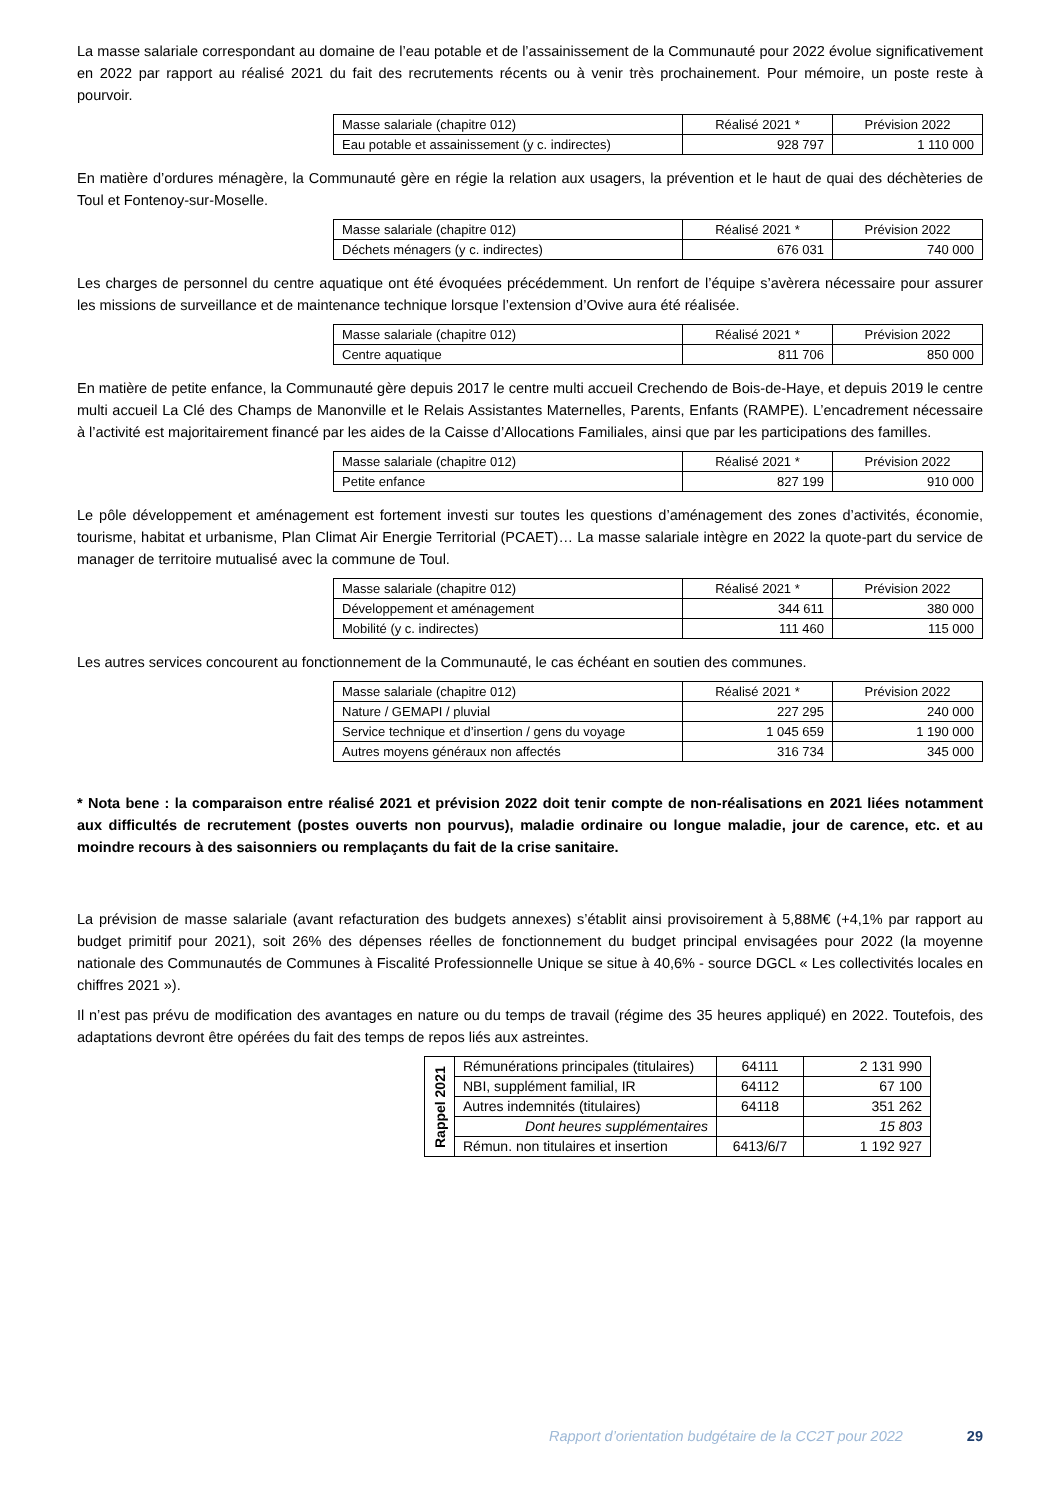La masse salariale correspondant au domaine de l’eau potable et de l’assainissement de la Communauté pour 2022 évolue significativement en 2022 par rapport au réalisé 2021 du fait des recrutements récents ou à venir très prochainement. Pour mémoire, un poste reste à pourvoir.
| Masse salariale (chapitre 012) | Réalisé 2021 * | Prévision 2022 |
| Eau potable et assainissement (y c. indirectes) | 928 797 | 1 110 000 |
En matière d’ordures ménagère, la Communauté gère en régie la relation aux usagers, la prévention et le haut de quai des déchèteries de Toul et Fontenoy-sur-Moselle.
| Masse salariale (chapitre 012) | Réalisé 2021 * | Prévision 2022 |
| Déchets ménagers (y c. indirectes) | 676 031 | 740 000 |
Les charges de personnel du centre aquatique ont été évoquées précédemment. Un renfort de l’équipe s’avèrera nécessaire pour assurer les missions de surveillance et de maintenance technique lorsque l’extension d’Ovive aura été réalisée.
| Masse salariale (chapitre 012) | Réalisé 2021 * | Prévision 2022 |
| Centre aquatique | 811 706 | 850 000 |
En matière de petite enfance, la Communauté gère depuis 2017 le centre multi accueil Crechendo de Bois-de-Haye, et depuis 2019 le centre multi accueil La Clé des Champs de Manonville et le Relais Assistantes Maternelles, Parents, Enfants (RAMPE). L’encadrement nécessaire à l’activité est majoritairement financé par les aides de la Caisse d’Allocations Familiales, ainsi que par les participations des familles.
| Masse salariale (chapitre 012) | Réalisé 2021 * | Prévision 2022 |
| Petite enfance | 827 199 | 910 000 |
Le pôle développement et aménagement est fortement investi sur toutes les questions d’aménagement des zones d’activités, économie, tourisme, habitat et urbanisme, Plan Climat Air Energie Territorial (PCAET)… La masse salariale intègre en 2022 la quote-part du service de manager de territoire mutualisé avec la commune de Toul.
| Masse salariale (chapitre 012) | Réalisé 2021 * | Prévision 2022 |
| Développement et aménagement | 344 611 | 380 000 |
| Mobilité (y c. indirectes) | 111 460 | 115 000 |
Les autres services concourent au fonctionnement de la Communauté, le cas échéant en soutien des communes.
| Masse salariale (chapitre 012) | Réalisé 2021 * | Prévision 2022 |
| Nature / GEMAPI / pluvial | 227 295 | 240 000 |
| Service technique et d’insertion / gens du voyage | 1 045 659 | 1 190 000 |
| Autres moyens généraux non affectés | 316 734 | 345 000 |
* Nota bene : la comparaison entre réalisé 2021 et prévision 2022 doit tenir compte de non-réalisations en 2021 liées notamment aux difficultés de recrutement (postes ouverts non pourvus), maladie ordinaire ou longue maladie, jour de carence, etc. et au moindre recours à des saisonniers ou remplaçants du fait de la crise sanitaire.
La prévision de masse salariale (avant refacturation des budgets annexes) s’établit ainsi provisoirement à 5,88M€ (+4,1% par rapport au budget primitif pour 2021), soit 26% des dépenses réelles de fonctionnement du budget principal envisagées pour 2022 (la moyenne nationale des Communautés de Communes à Fiscalité Professionnelle Unique se situe à 40,6% - source DGCL « Les collectivités locales en chiffres 2021 »).
Il n’est pas prévu de modification des avantages en nature ou du temps de travail (régime des 35 heures appliqué) en 2022. Toutefois, des adaptations devront être opérées du fait des temps de repos liés aux astreintes.
| Rappel 2021 | Rémunérations principales (titulaires) | 64111 | 2 131 990 |
| | NBI, supplément familial, IR | 64112 | 67 100 |
| | Autres indemnités (titulaires) | 64118 | 351 262 |
| | Dont heures supplémentaires | | 15 803 |
| | Rémun. non titulaires et insertion | 6413/6/7 | 1 192 927 |
Rapport d’orientation budgétaire de la CC2T pour 2022 29